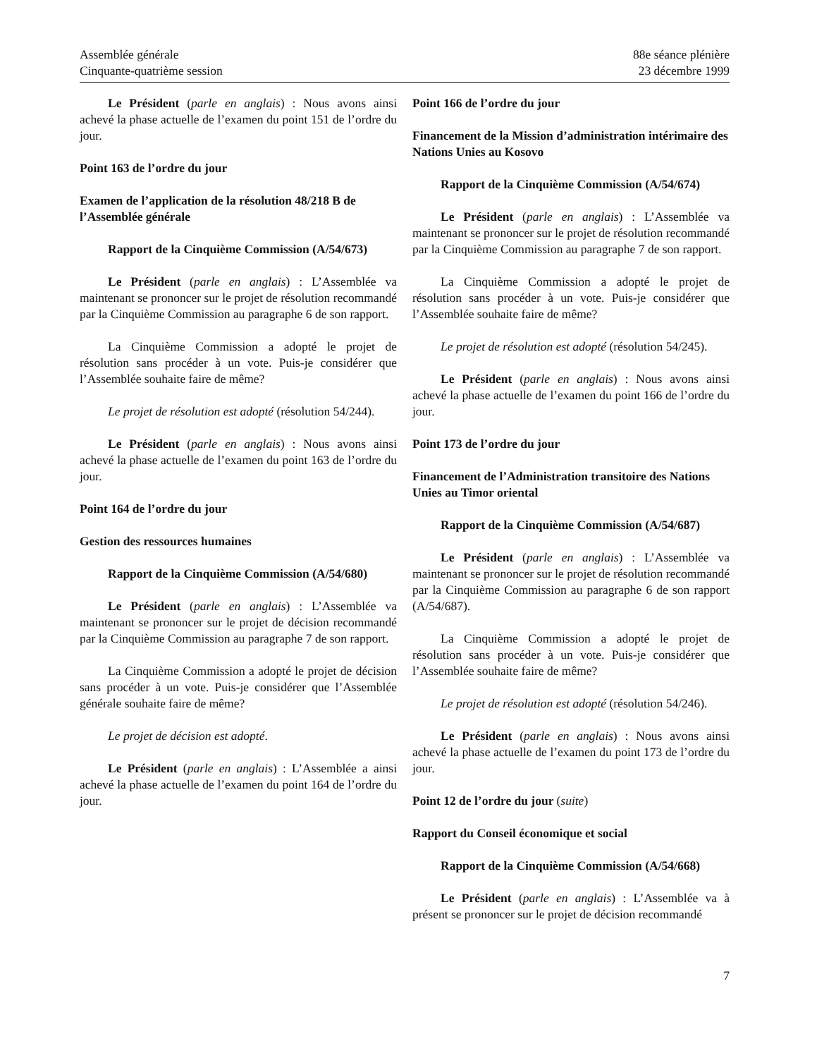Assemblée générale
Cinquante-quatrième session
88e séance plénière
23 décembre 1999
Le Président (parle en anglais) : Nous avons ainsi achevé la phase actuelle de l’examen du point 151 de l’ordre du jour.
Point 163 de l’ordre du jour
Examen de l’application de la résolution 48/218 B de l’Assemblée générale
Rapport de la Cinquième Commission (A/54/673)
Le Président (parle en anglais) : L’Assemblée va maintenant se prononcer sur le projet de résolution recommandé par la Cinquième Commission au paragraphe 6 de son rapport.
La Cinquième Commission a adopté le projet de résolution sans procéder à un vote. Puis-je considérer que l’Assemblée souhaite faire de même?
Le projet de résolution est adopté (résolution 54/244).
Le Président (parle en anglais) : Nous avons ainsi achevé la phase actuelle de l’examen du point 163 de l’ordre du jour.
Point 164 de l’ordre du jour
Gestion des ressources humaines
Rapport de la Cinquième Commission (A/54/680)
Le Président (parle en anglais) : L’Assemblée va maintenant se prononcer sur le projet de décision recommandé par la Cinquième Commission au paragraphe 7 de son rapport.
La Cinquième Commission a adopté le projet de décision sans procéder à un vote. Puis-je considérer que l’Assemblée générale souhaite faire de même?
Le projet de décision est adopté.
Le Président (parle en anglais) : L’Assemblée a ainsi achevé la phase actuelle de l’examen du point 164 de l’ordre du jour.
Point 166 de l’ordre du jour
Financement de la Mission d’administration intérimaire des Nations Unies au Kosovo
Rapport de la Cinquième Commission (A/54/674)
Le Président (parle en anglais) : L’Assemblée va maintenant se prononcer sur le projet de résolution recommandé par la Cinquième Commission au paragraphe 7 de son rapport.
La Cinquième Commission a adopté le projet de résolution sans procéder à un vote. Puis-je considérer que l’Assemblée souhaite faire de même?
Le projet de résolution est adopté (résolution 54/245).
Le Président (parle en anglais) : Nous avons ainsi achevé la phase actuelle de l’examen du point 166 de l’ordre du jour.
Point 173 de l’ordre du jour
Financement de l’Administration transitoire des Nations Unies au Timor oriental
Rapport de la Cinquième Commission (A/54/687)
Le Président (parle en anglais) : L’Assemblée va maintenant se prononcer sur le projet de résolution recommandé par la Cinquième Commission au paragraphe 6 de son rapport (A/54/687).
La Cinquième Commission a adopté le projet de résolution sans procéder à un vote. Puis-je considérer que l’Assemblée souhaite faire de même?
Le projet de résolution est adopté (résolution 54/246).
Le Président (parle en anglais) : Nous avons ainsi achevé la phase actuelle de l’examen du point 173 de l’ordre du jour.
Point 12 de l’ordre du jour (suite)
Rapport du Conseil économique et social
Rapport de la Cinquième Commission (A/54/668)
Le Président (parle en anglais) : L’Assemblée va à présent se prononcer sur le projet de décision recommandé
7